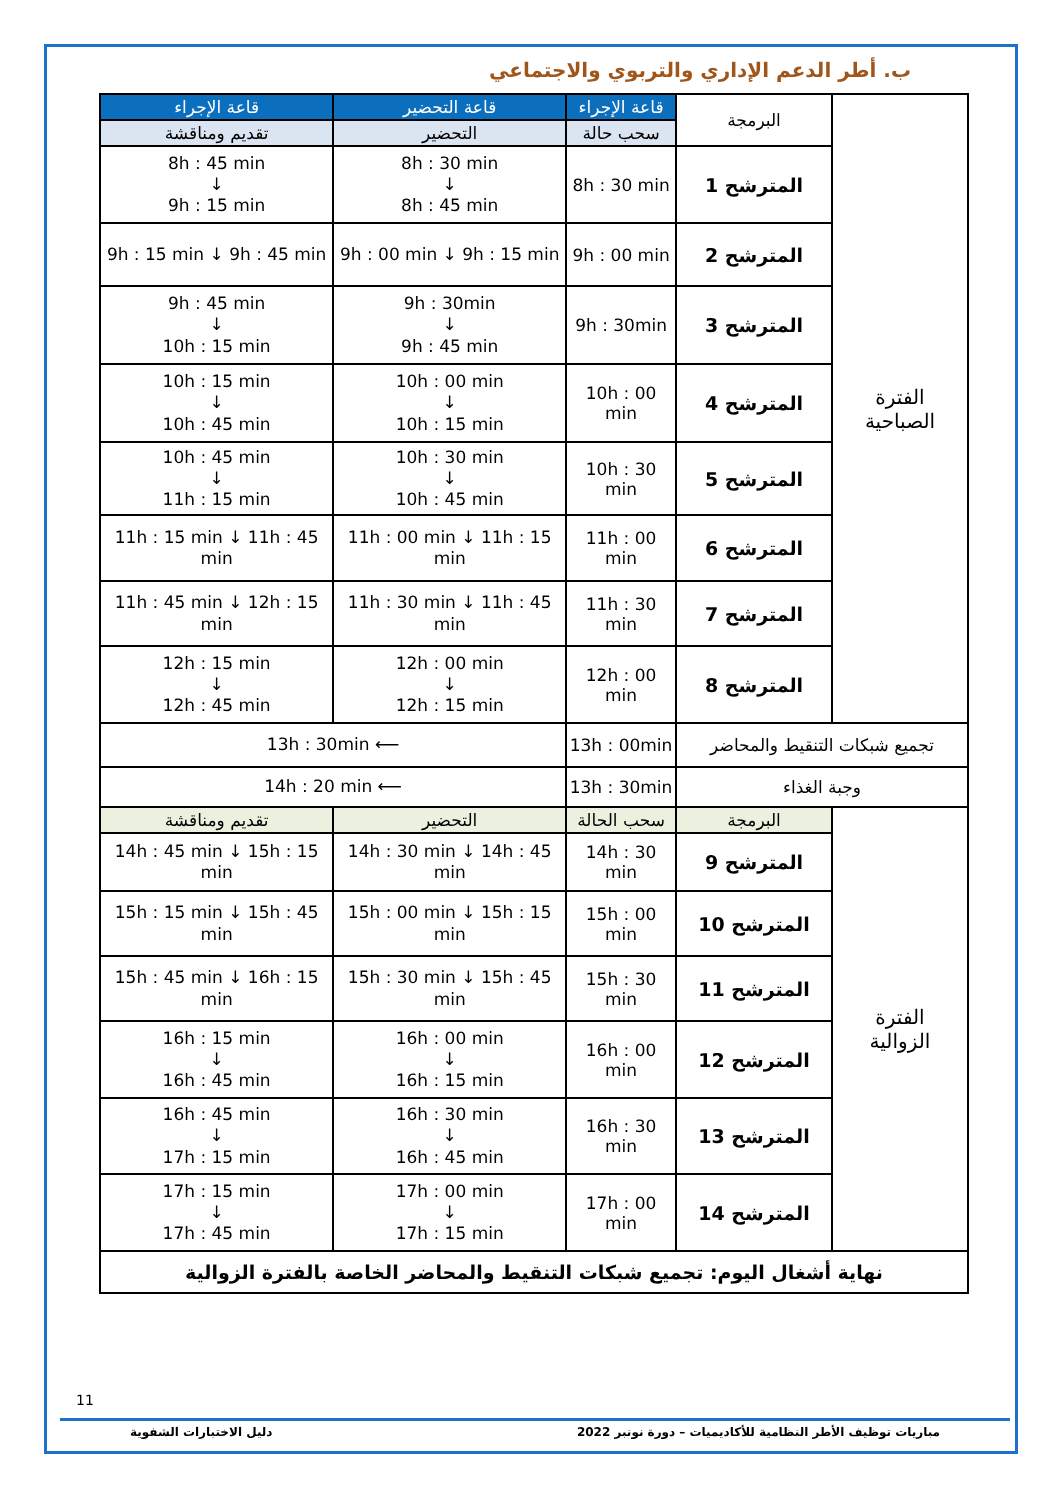ب. أطر الدعم الإداري والتربوي والاجتماعي
| الفترة الصباحية | البرمجة | قاعة الإجراء | قاعة التحضير | قاعة الإجراء |
| | | سحب حالة | التحضير | تقديم ومناقشة |
| | المترشح 1 | 8h : 30 min | 8h : 30 min ↓ 8h : 45 min | 8h : 45 min ↓ 9h : 15 min |
| | المترشح 2 | 9h : 00 min | 9h : 00 min ↓ 9h : 15 min | 9h : 15 min ↓ 9h : 45 min |
| | المترشح 3 | 9h : 30min | 9h : 30min ↓ 9h : 45 min | 9h : 45 min ↓ 10h : 15 min |
| | المترشح 4 | 10h : 00 min | 10h : 00 min ↓ 10h : 15 min | 10h : 15 min ↓ 10h : 45 min |
| | المترشح 5 | 10h : 30 min | 10h : 30 min ↓ 10h : 45 min | 10h : 45 min ↓ 11h : 15 min |
| | المترشح 6 | 11h : 00 min | 11h : 00 min ↓ 11h : 15 min | 11h : 15 min ↓ 11h : 45 min |
| | المترشح 7 | 11h : 30 min | 11h : 30 min ↓ 11h : 45 min | 11h : 45 min ↓ 12h : 15 min |
| | المترشح 8 | 12h : 00 min | 12h : 00 min ↓ 12h : 15 min | 12h : 15 min ↓ 12h : 45 min |
| تجميع شبكات التنقيط والمحاضر | | 13h : 00min | 13h : 30min ⟵ | |
| وجبة الغذاء | | 13h : 30min | 14h : 20 min ⟵ | |
| الفترة الزوالية | البرمجة | سحب الحالة | التحضير | تقديم ومناقشة |
| | المترشح 9 | 14h : 30 min | 14h : 30 min ↓ 14h : 45 min | 14h : 45 min ↓ 15h : 15 min |
| | المترشح 10 | 15h : 00 min | 15h : 00 min ↓ 15h : 15 min | 15h : 15 min ↓ 15h : 45 min |
| | المترشح 11 | 15h : 30 min | 15h : 30 min ↓ 15h : 45 min | 15h : 45 min ↓ 16h : 15 min |
| | المترشح 12 | 16h : 00 min | 16h : 00 min ↓ 16h : 15 min | 16h : 15 min ↓ 16h : 45 min |
| | المترشح 13 | 16h : 30 min | 16h : 30 min ↓ 16h : 45 min | 16h : 45 min ↓ 17h : 15 min |
| | المترشح 14 | 17h : 00 min | 17h : 00 min ↓ 17h : 15 min | 17h : 15 min ↓ 17h : 45 min |
| نهاية أشغال اليوم: تجميع شبكات التنقيط والمحاضر الخاصة بالفترة الزوالية | | | | |
11
مباريات توظيف الأطر النظامية للأكاديميات – دورة نونبر 2022 دليل الاختبارات الشفوية